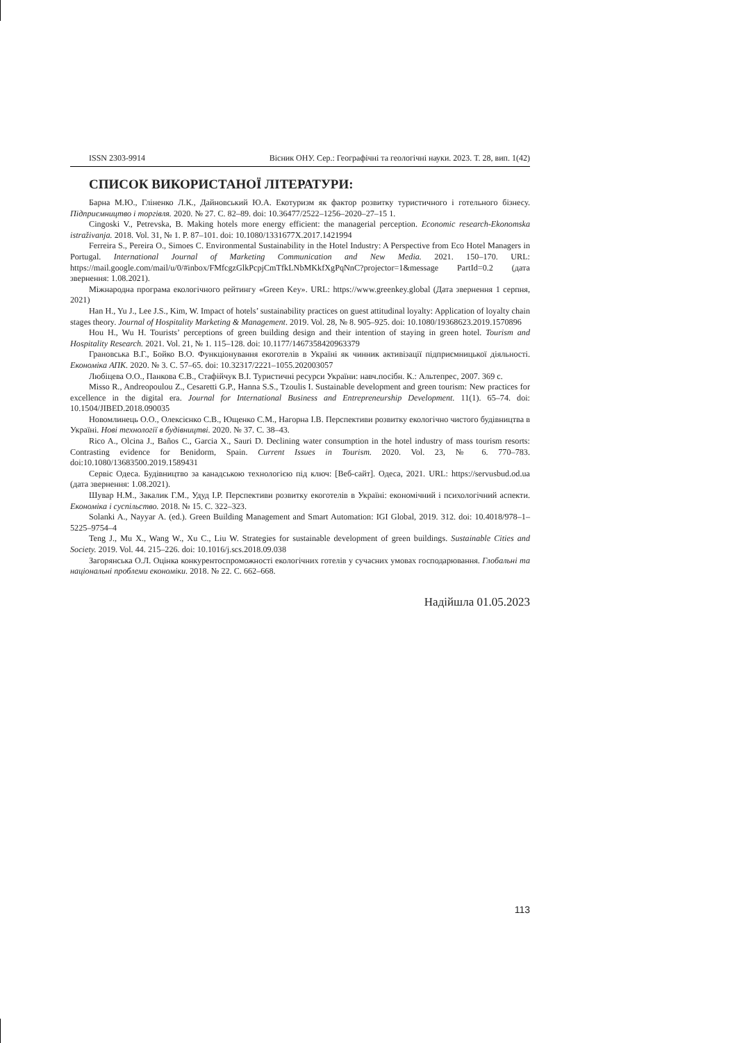ISSN 2303-9914 Вісник ОНУ. Сер.: Географічні та геологічні науки. 2023. Т. 28, вип. 1(42)
СПИСОК ВИКОРИСТАНОЇ ЛІТЕРАТУРИ:
Барна М.Ю., Гліненко Л.К., Дайновський Ю.А. Екотуризм як фактор розвитку туристичного і готельного бізнесу. Підприємництво і торгівля. 2020. № 27. С. 82–89. doi: 10.36477/2522–1256–2020–27–15 1.
Cingoski V., Petrevska, B. Making hotels more energy efficient: the managerial perception. Economic research-Ekonomska istraživanja. 2018. Vol. 31, № 1. P. 87–101. doi: 10.1080/1331677X.2017.1421994
Ferreira S., Pereira O., Simoes C. Environmental Sustainability in the Hotel Industry: A Perspective from Eco Hotel Managers in Portugal. International Journal of Marketing Communication and New Media. 2021. 150–170. URL: https://mail.google.com/mail/u/0/#inbox/FMfcgzGlkPcpjCmTfkLNbMKkfXgPqNnC?projector=1&message PartId=0.2 (дата звернення: 1.08.2021).
Міжнародна програма екологічного рейтингу «Green Key». URL: https://www.greenkey.global (Дата звернення 1 серпня, 2021)
Han H., Yu J., Lee J.S., Kim, W. Impact of hotels’ sustainability practices on guest attitudinal loyalty: Application of loyalty chain stages theory. Journal of Hospitality Marketing & Management. 2019. Vol. 28, № 8. 905–925. doi: 10.1080/19368623.2019.1570896
Hou H., Wu H. Tourists’ perceptions of green building design and their intention of staying in green hotel. Tourism and Hospitality Research. 2021. Vol. 21, № 1. 115–128. doi: 10.1177/1467358420963379
Грановська В.Г., Бойко В.О. Функціонування екоготелів в Україні як чинник активізації підприємницької діяльності. Економіка АПК. 2020. № 3. С. 57–65. doi: 10.32317/2221–1055.202003057
Любіцева О.О., Панкова Є.В., Стафійчук В.І. Туристичні ресурси України: навч.посібн. К.: Альтепрес, 2007. 369 с.
Misso R., Andreopoulou Z., Cesaretti G.P., Hanna S.S., Tzoulis I. Sustainable development and green tourism: New practices for excellence in the digital era. Journal for International Business and Entrepreneurship Development. 11(1). 65–74. doi: 10.1504/JIBED.2018.090035
Новомлинець О.О., Олексієнко С.В., Ющенко С.М., Нагорна І.В. Перспективи розвитку екологічно чистого будівництва в Україні. Нові технології в будівництві. 2020. № 37. С. 38–43.
Rico A., Olcina J., Baños C., Garcia X., Sauri D. Declining water consumption in the hotel industry of mass tourism resorts: Contrasting evidence for Benidorm, Spain. Current Issues in Tourism. 2020. Vol. 23, № 6. 770–783. doi:10.1080/13683500.2019.1589431
Сервіс Одеса. Будівництво за канадською технологією під ключ: [Веб-сайт]. Одеса, 2021. URL: https://servusbud.od.ua (дата звернення: 1.08.2021).
Шувар Н.М., Закалик Г.М., Удуд І.Р. Перспективи розвитку екоготелів в Україні: економічний і психологічний аспекти. Економіка і суспільство. 2018. № 15. С. 322–323.
Solanki A., Nayyar A. (ed.). Green Building Management and Smart Automation: IGI Global, 2019. 312. doi: 10.4018/978–1–5225–9754–4
Teng J., Mu X., Wang W., Xu C., Liu W. Strategies for sustainable development of green buildings. Sustainable Cities and Society. 2019. Vol. 44. 215–226. doi: 10.1016/j.scs.2018.09.038
Загорянська О.Л. Оцінка конкурентоспроможності екологічних готелів у сучасних умовах господарювання. Глобальні та національні проблеми економіки. 2018. № 22. С. 662–668.
Надійшла 01.05.2023
113